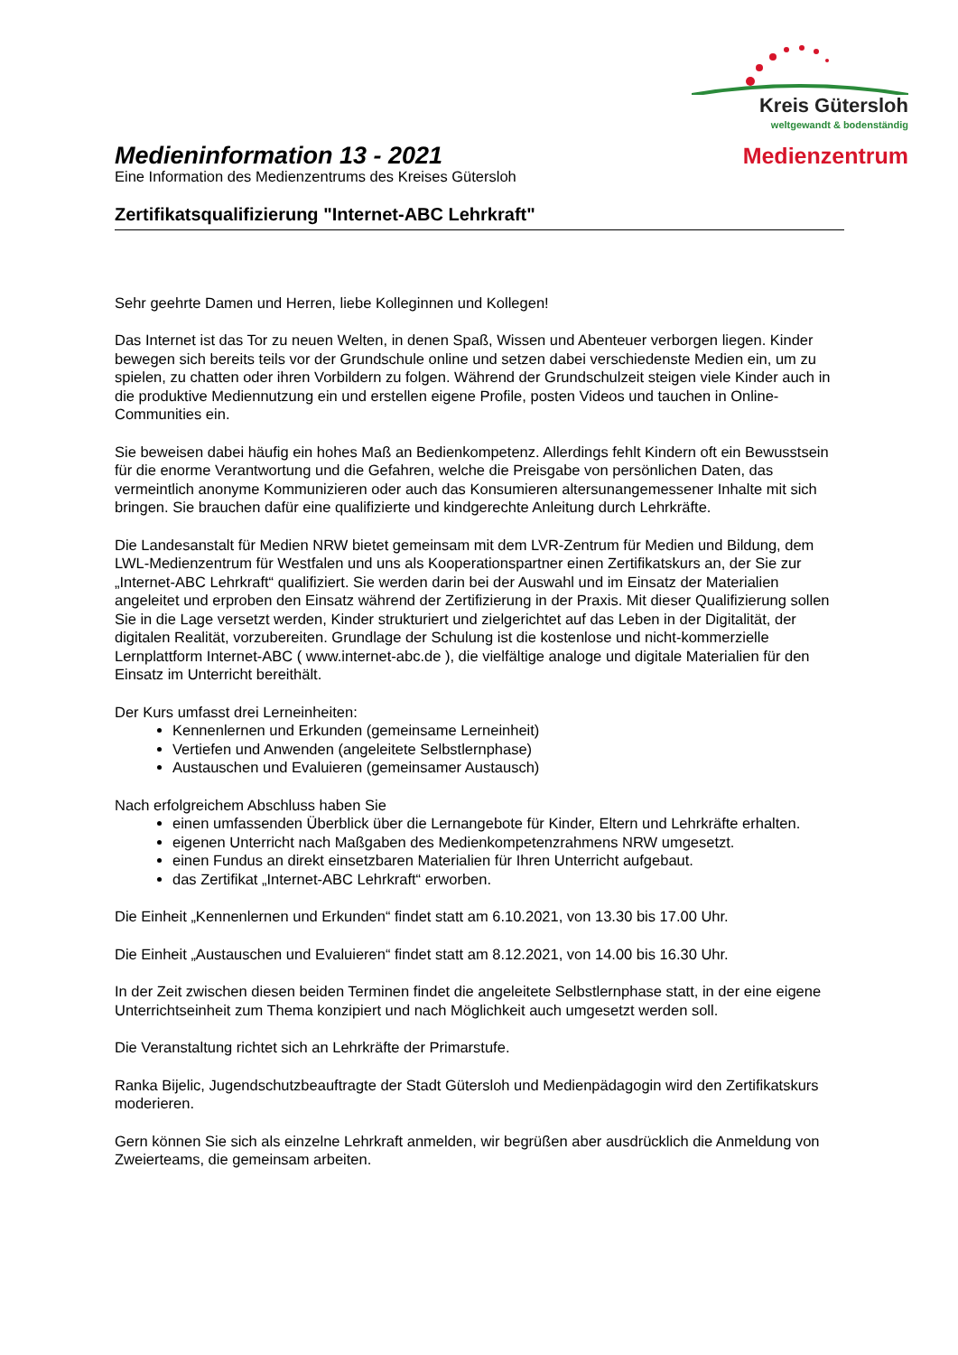Kreis Gütersloh
weltgewandt & bodenständig
Medienzentrum
Medieninformation 13 - 2021
Eine Information des Medienzentrums des Kreises Gütersloh
Zertifikatsqualifizierung "Internet-ABC Lehrkraft"
Sehr geehrte Damen und Herren, liebe Kolleginnen und Kollegen!
Das Internet ist das Tor zu neuen Welten, in denen Spaß, Wissen und Abenteuer verborgen liegen. Kinder bewegen sich bereits teils vor der Grundschule online und setzen dabei verschiedenste Medien ein, um zu spielen, zu chatten oder ihren Vorbildern zu folgen. Während der Grundschulzeit steigen viele Kinder auch in die produktive Mediennutzung ein und erstellen eigene Profile, posten Videos und tauchen in Online-Communities ein.
Sie beweisen dabei häufig ein hohes Maß an Bedienkompetenz. Allerdings fehlt Kindern oft ein Bewusstsein für die enorme Verantwortung und die Gefahren, welche die Preisgabe von persönlichen Daten, das vermeintlich anonyme Kommunizieren oder auch das Konsumieren altersunangemessener Inhalte mit sich bringen. Sie brauchen dafür eine qualifizierte und kindgerechte Anleitung durch Lehrkräfte.
Die Landesanstalt für Medien NRW bietet gemeinsam mit dem LVR-Zentrum für Medien und Bildung, dem LWL-Medienzentrum für Westfalen und uns als Kooperationspartner einen Zertifikatskurs an, der Sie zur „Internet-ABC Lehrkraft“ qualifiziert. Sie werden darin bei der Auswahl und im Einsatz der Materialien angeleitet und erproben den Einsatz während der Zertifizierung in der Praxis. Mit dieser Qualifizierung sollen Sie in die Lage versetzt werden, Kinder strukturiert und zielgerichtet auf das Leben in der Digitalität, der digitalen Realität, vorzubereiten. Grundlage der Schulung ist die kostenlose und nicht-kommerzielle Lernplattform Internet-ABC ( www.internet-abc.de ), die vielfältige analoge und digitale Materialien für den Einsatz im Unterricht bereithält.
Der Kurs umfasst drei Lerneinheiten:
Kennenlernen und Erkunden (gemeinsame Lerneinheit)
Vertiefen und Anwenden (angeleitete Selbstlernphase)
Austauschen und Evaluieren (gemeinsamer Austausch)
Nach erfolgreichem Abschluss haben Sie
einen umfassenden Überblick über die Lernangebote für Kinder, Eltern und Lehrkräfte erhalten.
eigenen Unterricht nach Maßgaben des Medienkompetenzrahmens NRW umgesetzt.
einen Fundus an direkt einsetzbaren Materialien für Ihren Unterricht aufgebaut.
das Zertifikat „Internet-ABC Lehrkraft“ erworben.
Die Einheit „Kennenlernen und Erkunden“ findet statt am 6.10.2021, von 13.30 bis 17.00 Uhr.
Die Einheit „Austauschen und Evaluieren“ findet statt am 8.12.2021, von 14.00 bis 16.30 Uhr.
In der Zeit zwischen diesen beiden Terminen findet die angeleitete Selbstlernphase statt, in der eine eigene Unterrichtseinheit zum Thema konzipiert und nach Möglichkeit auch umgesetzt werden soll.
Die Veranstaltung richtet sich an Lehrkräfte der Primarstufe.
Ranka Bijelic, Jugendschutzbeauftragte der Stadt Gütersloh und Medienpädagogin wird den Zertifikatskurs moderieren.
Gern können Sie sich als einzelne Lehrkraft anmelden, wir begrüßen aber ausdrücklich die Anmeldung von Zweierteams, die gemeinsam arbeiten.